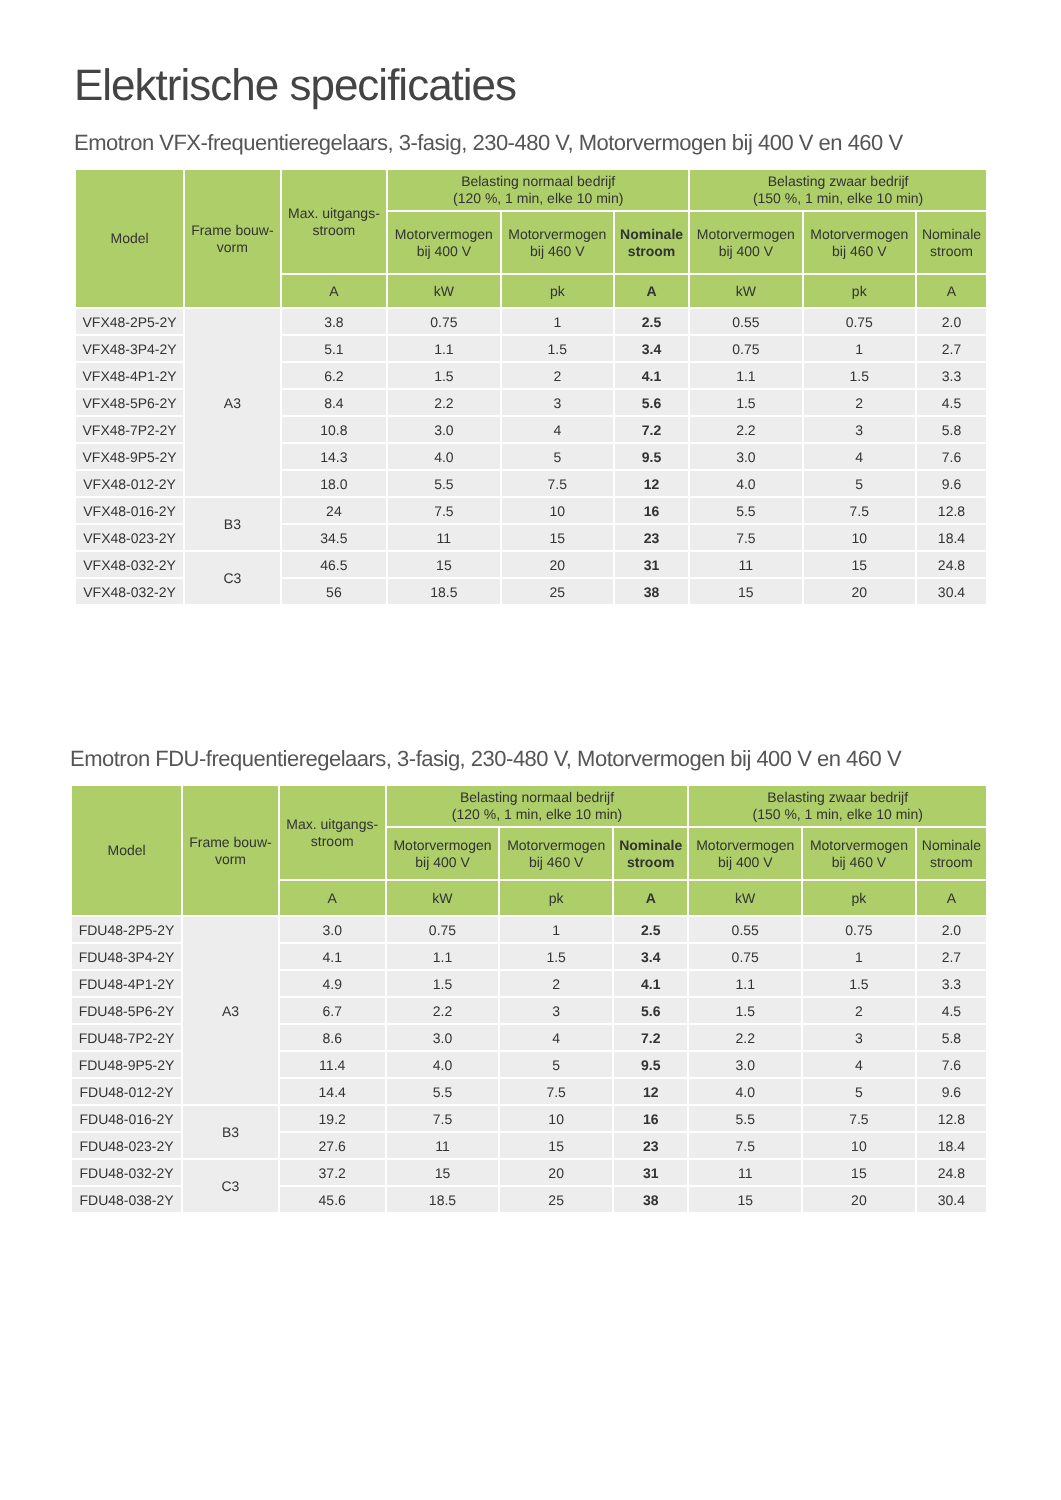Elektrische specificaties
Emotron VFX-frequentieregelaars, 3-fasig, 230-480 V, Motorvermogen bij 400 V en 460 V
| Model | Frame bouw- vorm | Max. uitgangs- stroom | Belasting normaal bedrijf (120 %, 1 min, elke 10 min) | | | Belasting zwaar bedrijf (150 %, 1 min, elke 10 min) | | |
| --- | --- | --- | --- | --- | --- | --- | --- | --- |
| | | | Motorvermogen bij 400 V | Motorvermogen bij 460 V | Nominale stroom | Motorvermogen bij 400 V | Motorvermogen bij 460 V | Nominale stroom |
| | | A | kW | pk | A | kW | pk | A |
| VFX48-2P5-2Y | A3 | 3.8 | 0.75 | 1 | 2.5 | 0.55 | 0.75 | 2.0 |
| VFX48-3P4-2Y | | 5.1 | 1.1 | 1.5 | 3.4 | 0.75 | 1 | 2.7 |
| VFX48-4P1-2Y | | 6.2 | 1.5 | 2 | 4.1 | 1.1 | 1.5 | 3.3 |
| VFX48-5P6-2Y | | 8.4 | 2.2 | 3 | 5.6 | 1.5 | 2 | 4.5 |
| VFX48-7P2-2Y | | 10.8 | 3.0 | 4 | 7.2 | 2.2 | 3 | 5.8 |
| VFX48-9P5-2Y | | 14.3 | 4.0 | 5 | 9.5 | 3.0 | 4 | 7.6 |
| VFX48-012-2Y | | 18.0 | 5.5 | 7.5 | 12 | 4.0 | 5 | 9.6 |
| VFX48-016-2Y | B3 | 24 | 7.5 | 10 | 16 | 5.5 | 7.5 | 12.8 |
| VFX48-023-2Y | | 34.5 | 11 | 15 | 23 | 7.5 | 10 | 18.4 |
| VFX48-032-2Y | C3 | 46.5 | 15 | 20 | 31 | 11 | 15 | 24.8 |
| VFX48-032-2Y | | 56 | 18.5 | 25 | 38 | 15 | 20 | 30.4 |
Emotron FDU-frequentieregelaars, 3-fasig, 230-480 V, Motorvermogen bij 400 V en 460 V
| Model | Frame bouw- vorm | Max. uitgangs- stroom | Belasting normaal bedrijf (120 %, 1 min, elke 10 min) | | | Belasting zwaar bedrijf (150 %, 1 min, elke 10 min) | | |
| --- | --- | --- | --- | --- | --- | --- | --- | --- |
| | | | Motorvermogen bij 400 V | Motorvermogen bij 460 V | Nominale stroom | Motorvermogen bij 400 V | Motorvermogen bij 460 V | Nominale stroom |
| | | A | kW | pk | A | kW | pk | A |
| FDU48-2P5-2Y | A3 | 3.0 | 0.75 | 1 | 2.5 | 0.55 | 0.75 | 2.0 |
| FDU48-3P4-2Y | | 4.1 | 1.1 | 1.5 | 3.4 | 0.75 | 1 | 2.7 |
| FDU48-4P1-2Y | | 4.9 | 1.5 | 2 | 4.1 | 1.1 | 1.5 | 3.3 |
| FDU48-5P6-2Y | | 6.7 | 2.2 | 3 | 5.6 | 1.5 | 2 | 4.5 |
| FDU48-7P2-2Y | | 8.6 | 3.0 | 4 | 7.2 | 2.2 | 3 | 5.8 |
| FDU48-9P5-2Y | | 11.4 | 4.0 | 5 | 9.5 | 3.0 | 4 | 7.6 |
| FDU48-012-2Y | | 14.4 | 5.5 | 7.5 | 12 | 4.0 | 5 | 9.6 |
| FDU48-016-2Y | B3 | 19.2 | 7.5 | 10 | 16 | 5.5 | 7.5 | 12.8 |
| FDU48-023-2Y | | 27.6 | 11 | 15 | 23 | 7.5 | 10 | 18.4 |
| FDU48-032-2Y | C3 | 37.2 | 15 | 20 | 31 | 11 | 15 | 24.8 |
| FDU48-038-2Y | | 45.6 | 18.5 | 25 | 38 | 15 | 20 | 30.4 |